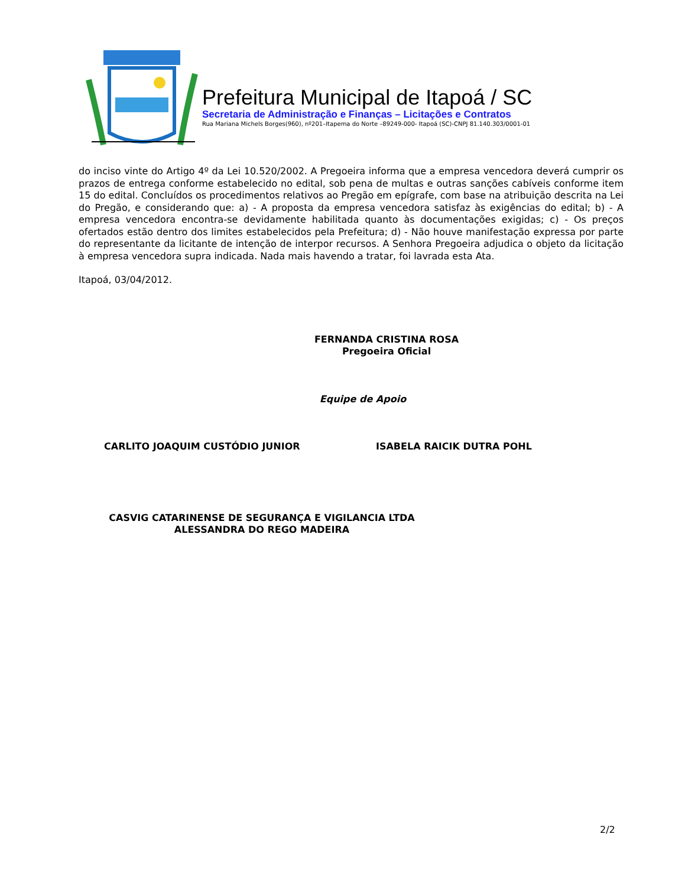Prefeitura Municipal de Itapoá / SC
Secretaria de Administração e Finanças – Licitações e Contratos
Rua Mariana Michels Borges(960), nº201–Itapema do Norte –89249-000- Itapoá (SC)-CNPJ 81.140.303/0001-01
do inciso vinte do Artigo 4º da Lei 10.520/2002. A Pregoeira informa que a empresa vencedora deverá cumprir os prazos de entrega conforme estabelecido no edital, sob pena de multas e outras sanções cabíveis conforme item 15 do edital. Concluídos os procedimentos relativos ao Pregão em epígrafe, com base na atribuição descrita na Lei do Pregão, e considerando que: a) - A proposta da empresa vencedora satisfaz às exigências do edital; b) - A empresa vencedora encontra-se devidamente habilitada quanto às documentações exigidas; c) - Os preços ofertados estão dentro dos limites estabelecidos pela Prefeitura; d) - Não houve manifestação expressa por parte do representante da licitante de intenção de interpor recursos. A Senhora Pregoeira adjudica o objeto da licitação à empresa vencedora supra indicada. Nada mais havendo a tratar, foi lavrada esta Ata.
Itapoá, 03/04/2012.
FERNANDA CRISTINA ROSA
Pregoeira Oficial
Equipe de Apoio
CARLITO JOAQUIM CUSTÓDIO JUNIOR ISABELA RAICIK DUTRA POHL
CASVIG CATARINENSE DE SEGURANÇA E VIGILANCIA LTDA
ALESSANDRA DO REGO MADEIRA
2/2